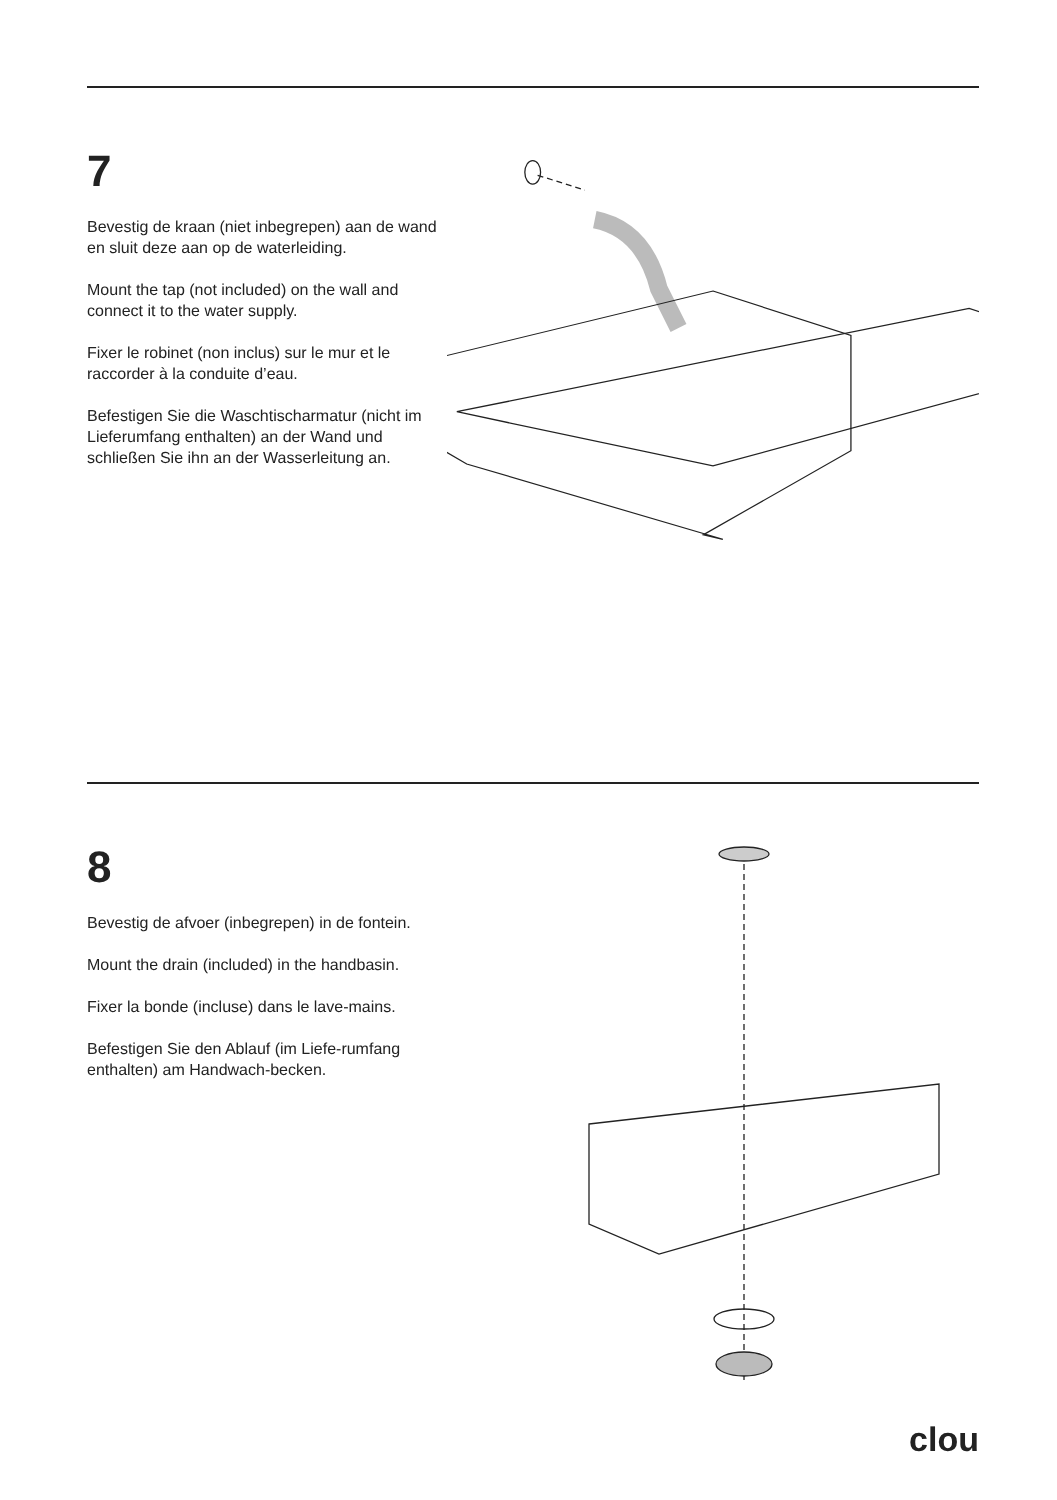7
Bevestig de kraan (niet inbegrepen) aan de wand en sluit deze aan op de waterleiding.
Mount the tap (not included) on the wall and connect it to the water supply.
Fixer le robinet (non inclus) sur le mur et le raccorder à la conduite d’eau.
Befestigen Sie die Waschtischarmatur (nicht im Lieferumfang enthalten) an der Wand und schließen Sie ihn an der Wasserleitung an.
8
Bevestig de afvoer (inbegrepen) in de fontein.
Mount the drain (included) in the handbasin.
Fixer la bonde (incluse) dans le lave-mains.
Befestigen Sie den Ablauf (im Liefe-rumfang enthalten) am Handwach-becken.
clou